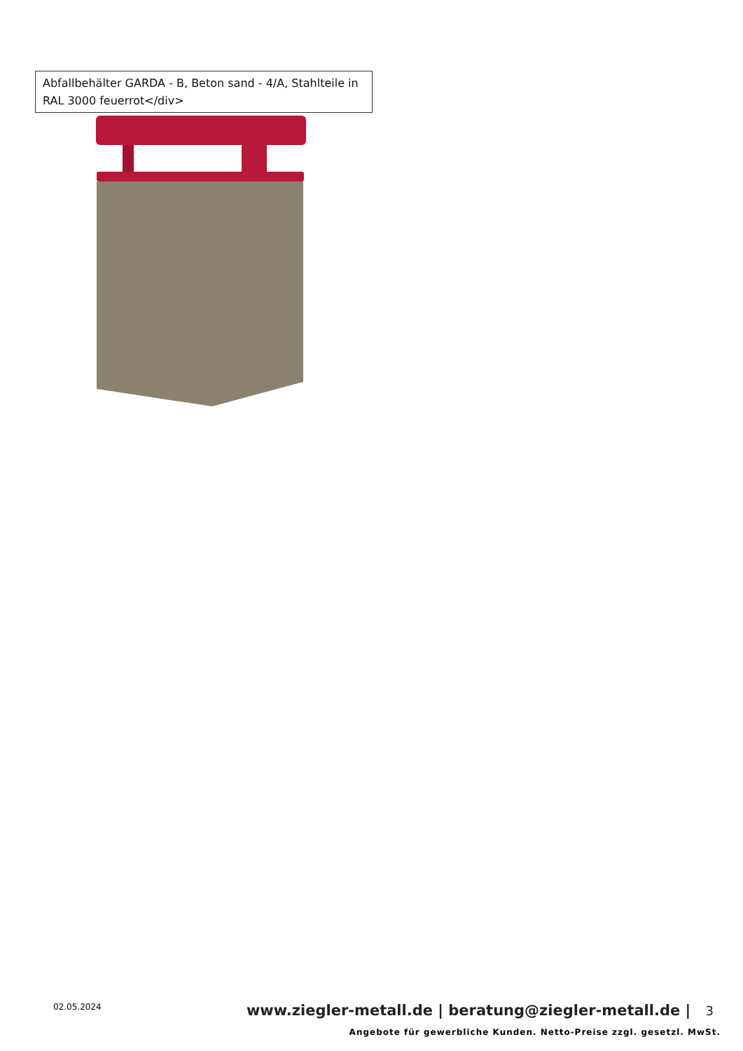Abfallbehälter GARDA - B, Beton sand - 4/A, Stahlteile in RAL 3000 feuerrot</div>
02.05.2024
www.ziegler-metall.de | beratung@ziegler-metall.de | 3
Angebote für gewerbliche Kunden. Netto-Preise zzgl. gesetzl. MwSt.